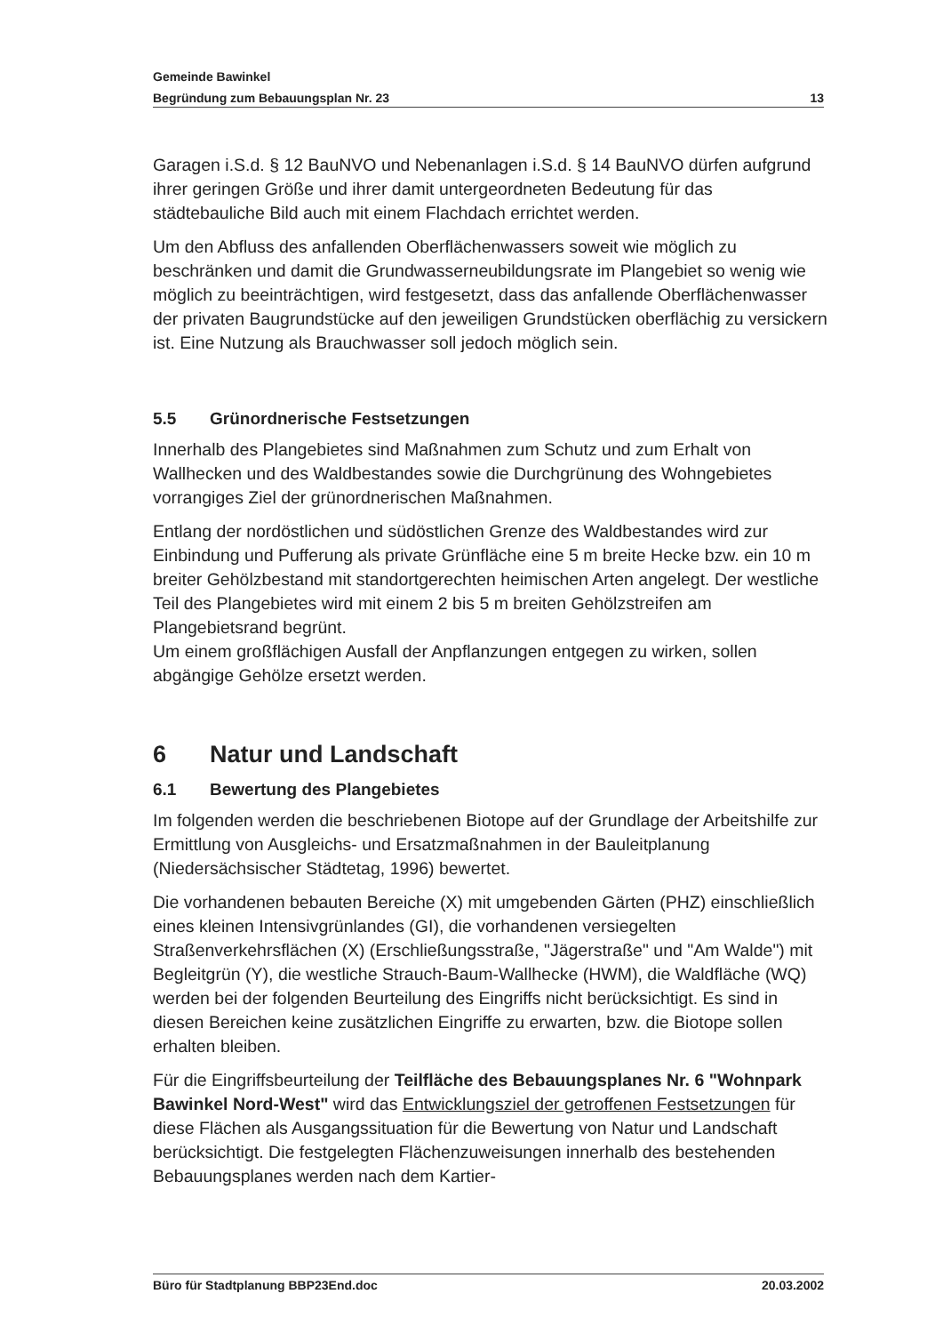Gemeinde Bawinkel
Begründung zum Bebauungsplan Nr. 23 13
Garagen i.S.d. § 12 BauNVO und Nebenanlagen i.S.d. § 14 BauNVO dürfen aufgrund ihrer geringen Größe und ihrer damit untergeordneten Bedeutung für das städtebauliche Bild auch mit einem Flachdach errichtet werden.
Um den Abfluss des anfallenden Oberflächenwassers soweit wie möglich zu beschränken und damit die Grundwasserneubildungsrate im Plangebiet so wenig wie möglich zu beeinträchtigen, wird festgesetzt, dass das anfallende Oberflächenwasser der privaten Baugrundstücke auf den jeweiligen Grundstücken oberflächig zu versickern ist. Eine Nutzung als Brauchwasser soll jedoch möglich sein.
5.5 Grünordnerische Festsetzungen
Innerhalb des Plangebietes sind Maßnahmen zum Schutz und zum Erhalt von Wallhecken und des Waldbestandes sowie die Durchgrünung des Wohngebietes vorrangiges Ziel der grünordnerischen Maßnahmen.
Entlang der nordöstlichen und südöstlichen Grenze des Waldbestandes wird zur Einbindung und Pufferung als private Grünfläche eine 5 m breite Hecke bzw. ein 10 m breiter Gehölzbestand mit standortgerechten heimischen Arten angelegt. Der westliche Teil des Plangebietes wird mit einem 2 bis 5 m breiten Gehölzstreifen am Plangebietsrand begrünt.
Um einem großflächigen Ausfall der Anpflanzungen entgegen zu wirken, sollen abgängige Gehölze ersetzt werden.
6 Natur und Landschaft
6.1 Bewertung des Plangebietes
Im folgenden werden die beschriebenen Biotope auf der Grundlage der Arbeitshilfe zur Ermittlung von Ausgleichs- und Ersatzmaßnahmen in der Bauleitplanung (Niedersächsischer Städtetag, 1996) bewertet.
Die vorhandenen bebauten Bereiche (X) mit umgebenden Gärten (PHZ) einschließlich eines kleinen Intensivgrünlandes (GI), die vorhandenen versiegelten Straßenverkehrsflächen (X) (Erschließungsstraße, "Jägerstraße" und "Am Walde") mit Begleitgrün (Y), die westliche Strauch-Baum-Wallhecke (HWM), die Waldfläche (WQ) werden bei der folgenden Beurteilung des Eingriffs nicht berücksichtigt. Es sind in diesen Bereichen keine zusätzlichen Eingriffe zu erwarten, bzw. die Biotope sollen erhalten bleiben.
Für die Eingriffsbeurteilung der Teilfläche des Bebauungsplanes Nr. 6 "Wohnpark Bawinkel Nord-West" wird das Entwicklungsziel der getroffenen Festsetzungen für diese Flächen als Ausgangssituation für die Bewertung von Natur und Landschaft berücksichtigt. Die festgelegten Flächenzuweisungen innerhalb des bestehenden Bebauungsplanes werden nach dem Kartier-
Büro für Stadtplanung BBP23End.doc 20.03.2002